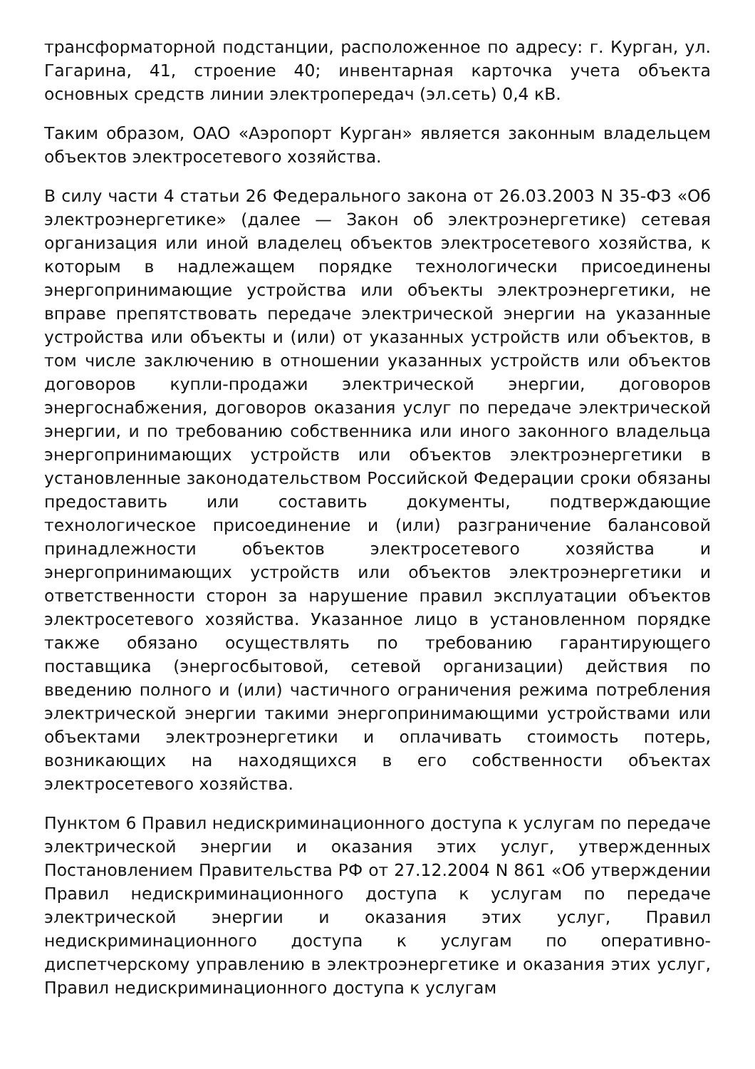трансформаторной подстанции, расположенное по адресу: г. Курган, ул. Гагарина, 41, строение 40; инвентарная карточка учета объекта основных средств линии электропередач (эл.сеть) 0,4 кВ.
Таким образом, ОАО «Аэропорт Курган» является законным владельцем объектов электросетевого хозяйства.
В силу части 4 статьи 26 Федерального закона от 26.03.2003 N 35-ФЗ «Об электроэнергетике» (далее — Закон об электроэнергетике) сетевая организация или иной владелец объектов электросетевого хозяйства, к которым в надлежащем порядке технологически присоединены энергопринимающие устройства или объекты электроэнергетики, не вправе препятствовать передаче электрической энергии на указанные устройства или объекты и (или) от указанных устройств или объектов, в том числе заключению в отношении указанных устройств или объектов договоров купли-продажи электрической энергии, договоров энергоснабжения, договоров оказания услуг по передаче электрической энергии, и по требованию собственника или иного законного владельца энергопринимающих устройств или объектов электроэнергетики в установленные законодательством Российской Федерации сроки обязаны предоставить или составить документы, подтверждающие технологическое присоединение и (или) разграничение балансовой принадлежности объектов электросетевого хозяйства и энергопринимающих устройств или объектов электроэнергетики и ответственности сторон за нарушение правил эксплуатации объектов электросетевого хозяйства. Указанное лицо в установленном порядке также обязано осуществлять по требованию гарантирующего поставщика (энергосбытовой, сетевой организации) действия по введению полного и (или) частичного ограничения режима потребления электрической энергии такими энергопринимающими устройствами или объектами электроэнергетики и оплачивать стоимость потерь, возникающих на находящихся в его собственности объектах электросетевого хозяйства.
Пунктом 6 Правил недискриминационного доступа к услугам по передаче электрической энергии и оказания этих услуг, утвержденных Постановлением Правительства РФ от 27.12.2004 N 861 «Об утверждении Правил недискриминационного доступа к услугам по передаче электрической энергии и оказания этих услуг, Правил недискриминационного доступа к услугам по оперативно-диспетчерскому управлению в электроэнергетике и оказания этих услуг, Правил недискриминационного доступа к услугам